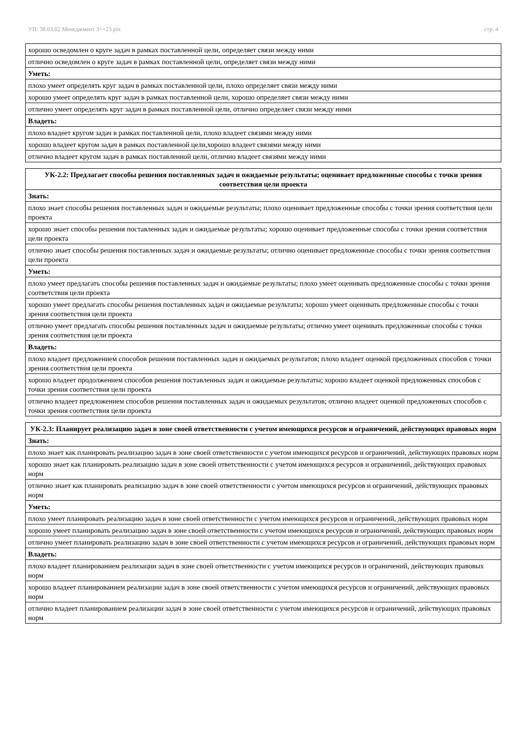УП: 38.03.02 Менеджмент 3++23.plx стр. 4
| хорошо осведомлен о круге задач в рамках поставленной цели, определяет связи между ними |
| отлично осведомлен о круге задач в рамках поставленной цели, определяет связи между ними |
| Уметь: |
| плохо умеет определять круг задач в рамках поставленной цели, плохо определяет связи между ними |
| хорошо умеет определять круг задач в рамках поставленной цели, хорошо определяет связи между ними |
| отлично умеет определять круг задач в рамках поставленной цели, отлично определяет связи между ними |
| Владеть: |
| плохо владеет кругом задач в рамках поставленной цели, плохо владеет связями между ними |
| хорошо владеет кругом задач в рамках поставленной цели,хорошо владеет связями между ними |
| отлично владеет кругом задач в рамках поставленной цели, отлично владеет связями между ними |
| УК-2.2: Предлагает способы решения поставленных задач и ожидаемые результаты; оценивает предложенные способы с точки зрения соответствия цели проекта |
| --- |
| Знать: |
| плохо знает способы решения поставленных задач и ожидаемые результаты; плохо оценивает предложенные способы с точки зрения соответствия цели проекта |
| хорошо знает способы решения поставленных задач и ожидаемые результаты; хорошо оценивает предложенные способы с точки зрения соответствия цели проекта |
| отлично знает способы решения поставленных задач и ожидаемые результаты; отлично оценивает предложенные способы с точки зрения соответствия цели проекта |
| Уметь: |
| плохо умеет предлагать способы решения поставленных задач и ожидаемые результаты; плохо умеет оценивать предложенные способы с точки зрения соответствия цели проекта |
| хорошо умеет предлагать способы решения поставленных задач и ожидаемые результаты; хорошо умеет оценивать предложенные способы с точки зрения соответствия цели проекта |
| отлично умеет предлагать способы решения поставленных задач и ожидаемые результаты; отлично умеет оценивать предложенные способы с точки зрения соответствия цели проекта |
| Владеть: |
| плохо владеет предложением способов решения поставленных задач и ожидаемых результатов; плохо владеет оценкой предложенных способов с точки зрения соответствия цели проекта |
| хорошо владеет продолжением способов решения поставленных задач и ожидаемые результаты; хорошо владеет оценкой предложенных способов с точки зрения соответствия цели проекта |
| отлично владеет предложением способов решения поставленных задач и ожидаемых результатов; отлично владеет оценкой предложенных способов с точки зрения соответствия цели проекта |
| УК-2.3: Планирует реализацию задач в зоне своей ответственности с учетом имеющихся ресурсов и ограничений, действующих правовых норм |
| --- |
| Знать: |
| плохо знает как планировать реализацию задач в зоне своей ответственности с учетом имеющихся ресурсов и ограничений, действующих правовых норм |
| хорошо знает как планировать реализацию задач в зоне своей ответственности с учетом имеющихся ресурсов и ограничений, действующих правовых норм |
| отлично знает как планировать реализацию задач в зоне своей ответственности с учетом имеющихся ресурсов и ограничений, действующих правовых норм |
| Уметь: |
| плохо умеет планировать реализацию задач в зоне своей ответственности с учетом имеющихся ресурсов и ограничений, действующих правовых норм |
| хорошо умеет планировать реализацию задач в зоне своей ответственности с учетом имеющихся ресурсов и ограничений, действующих правовых норм |
| отлично умеет планировать реализацию задач в зоне своей ответственности с учетом имеющихся ресурсов и ограничений, действующих правовых норм |
| Владеть: |
| плохо владеет планированием реализации задач в зоне своей ответственности с учетом имеющихся ресурсов и ограничений, действующих правовых норм |
| хорошо владеет планированием реализации задач в зоне своей ответственности с учетом имеющихся ресурсов и ограничений, действующих правовых норм |
| отлично владеет планированием реализации задач в зоне своей ответственности с учетом имеющихся ресурсов и ограничений, действующих правовых норм |